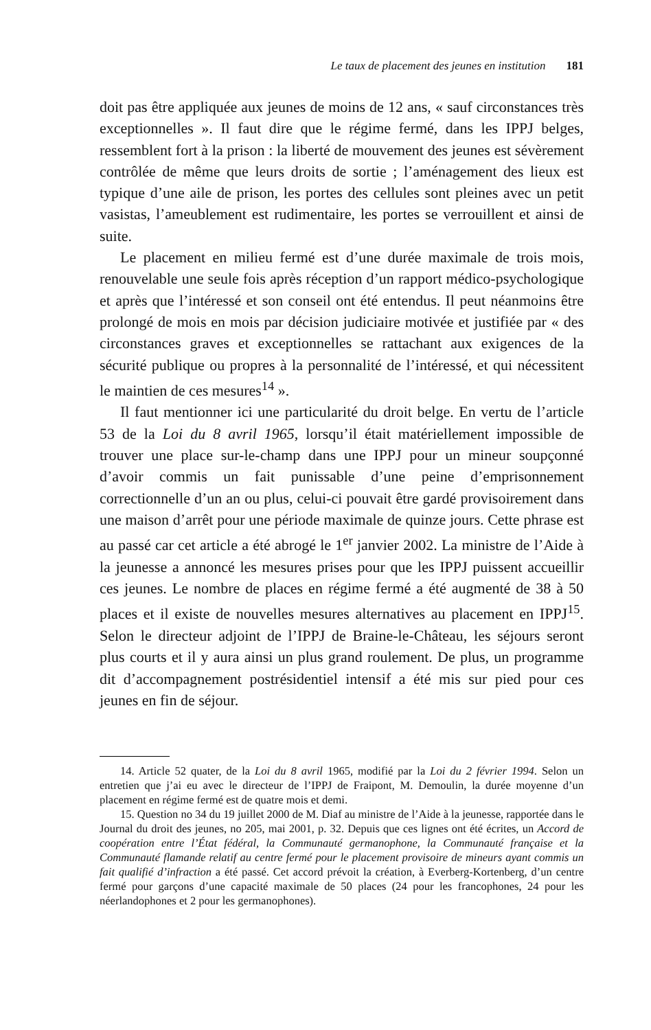Le taux de placement des jeunes en institution 181
doit pas être appliquée aux jeunes de moins de 12 ans, « sauf circonstances très exceptionnelles ». Il faut dire que le régime fermé, dans les IPPJ belges, ressemblent fort à la prison : la liberté de mouvement des jeunes est sévèrement contrôlée de même que leurs droits de sortie ; l’aménagement des lieux est typique d’une aile de prison, les portes des cellules sont pleines avec un petit vasistas, l’ameublement est rudimentaire, les portes se verrouillent et ainsi de suite.
Le placement en milieu fermé est d’une durée maximale de trois mois, renouvelable une seule fois après réception d’un rapport médico-psychologique et après que l’intéressé et son conseil ont été entendus. Il peut néanmoins être prolongé de mois en mois par décision judiciaire motivée et justifiée par « des circonstances graves et exceptionnelles se rattachant aux exigences de la sécurité publique ou propres à la personnalité de l’intéressé, et qui nécessitent le maintien de ces mesures<sup>14</sup> ».
Il faut mentionner ici une particularité du droit belge. En vertu de l’article 53 de la Loi du 8 avril 1965, lorsqu’il était matériellement impossible de trouver une place sur-le-champ dans une IPPJ pour un mineur soupçonné d’avoir commis un fait punissable d’une peine d’emprisonnement correctionnelle d’un an ou plus, celui-ci pouvait être gardé provisoirement dans une maison d’arrêt pour une période maximale de quinze jours. Cette phrase est au passé car cet article a été abrogé le 1<sup>er</sup> janvier 2002. La ministre de l’Aide à la jeunesse a annoncé les mesures prises pour que les IPPJ puissent accueillir ces jeunes. Le nombre de places en régime fermé a été augmenté de 38 à 50 places et il existe de nouvelles mesures alternatives au placement en IPPJ<sup>15</sup>. Selon le directeur adjoint de l’IPPJ de Braine-le-Château, les séjours seront plus courts et il y aura ainsi un plus grand roulement. De plus, un programme dit d’accompagnement postrésidentiel intensif a été mis sur pied pour ces jeunes en fin de séjour.
14. Article 52 quater, de la Loi du 8 avril 1965, modifié par la Loi du 2 février 1994. Selon un entretien que j’ai eu avec le directeur de l’IPPJ de Fraipont, M. Demoulin, la durée moyenne d’un placement en régime fermé est de quatre mois et demi.
15. Question no 34 du 19 juillet 2000 de M. Diaf au ministre de l’Aide à la jeunesse, rapportée dans le Journal du droit des jeunes, no 205, mai 2001, p. 32. Depuis que ces lignes ont été écrites, un Accord de coopération entre l’État fédéral, la Communauté germanophone, la Communauté française et la Communauté flamande relatif au centre fermé pour le placement provisoire de mineurs ayant commis un fait qualifié d’infraction a été passé. Cet accord prévoit la création, à Everberg-Kortenberg, d’un centre fermé pour garçons d’une capacité maximale de 50 places (24 pour les francophones, 24 pour les néerlandophones et 2 pour les germanophones).